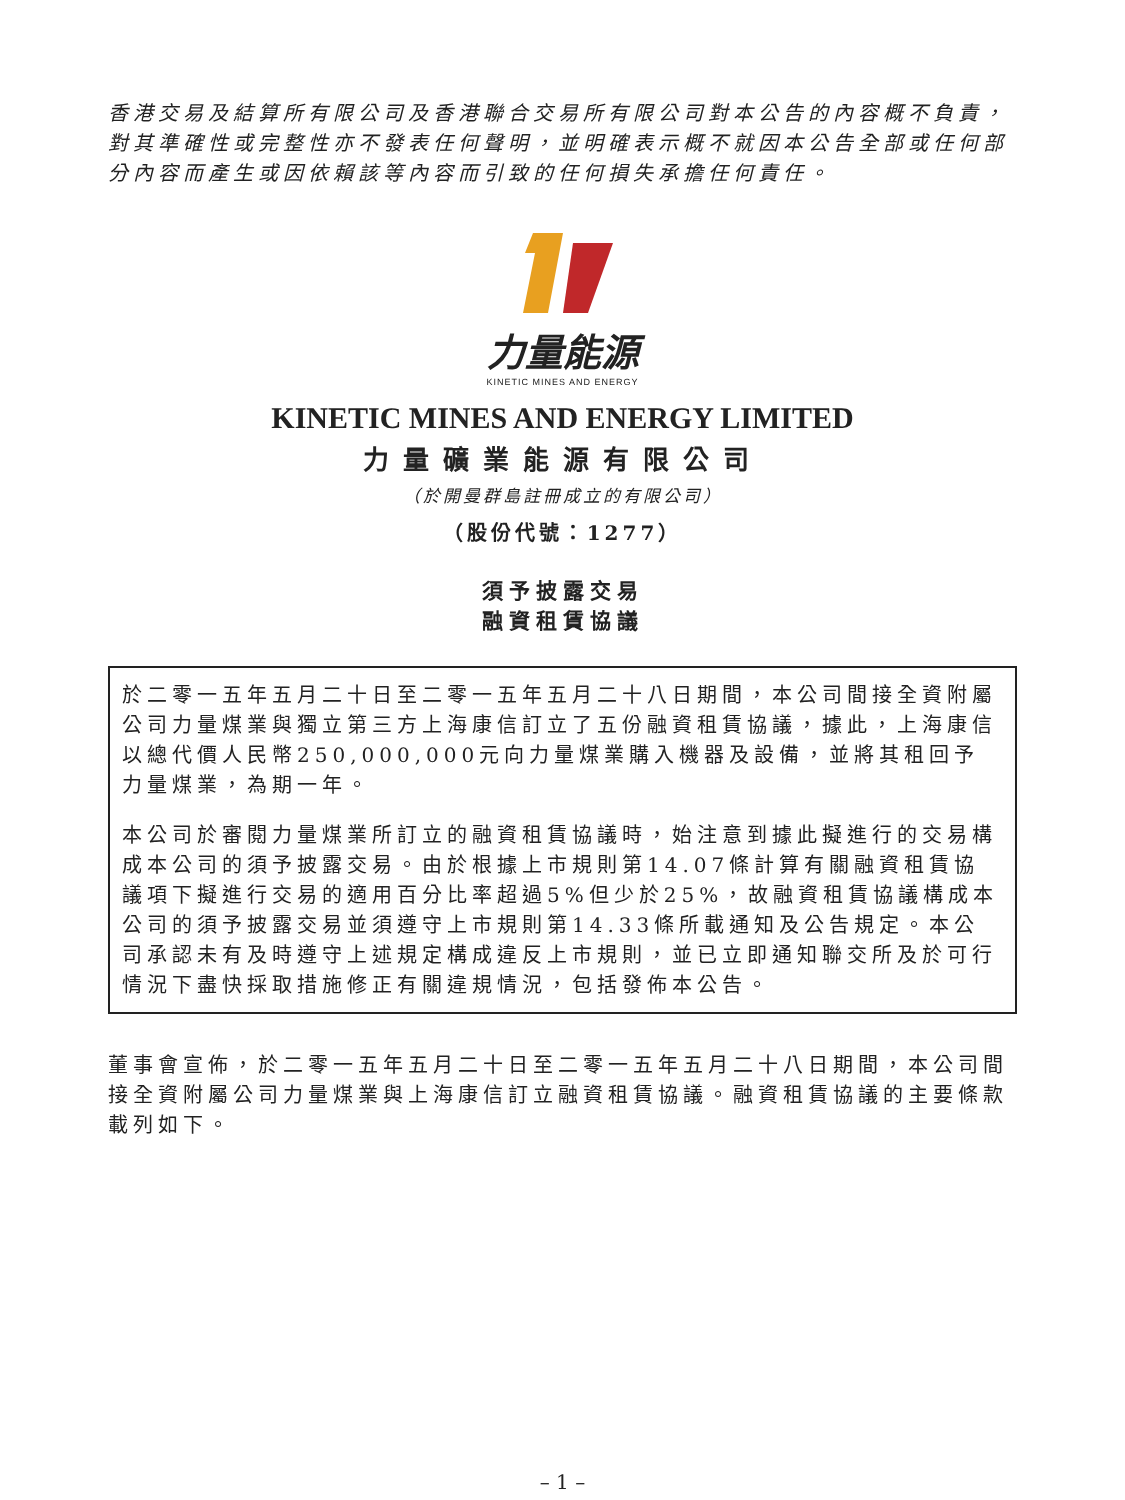香港交易及結算所有限公司及香港聯合交易所有限公司對本公告的內容概不負責，對其準確性或完整性亦不發表任何聲明，並明確表示概不就因本公告全部或任何部分內容而產生或因依賴該等內容而引致的任何損失承擔任何責任。
力量能源
KINETIC MINES AND ENERGY
KINETIC MINES AND ENERGY LIMITED
力量礦業能源有限公司
（於開曼群島註冊成立的有限公司）
（股份代號：1277）
須予披露交易
融資租賃協議
於二零一五年五月二十日至二零一五年五月二十八日期間，本公司間接全資附屬公司力量煤業與獨立第三方上海康信訂立了五份融資租賃協議，據此，上海康信以總代價人民幣250,000,000元向力量煤業購入機器及設備，並將其租回予力量煤業，為期一年。
本公司於審閱力量煤業所訂立的融資租賃協議時，始注意到據此擬進行的交易構成本公司的須予披露交易。由於根據上市規則第14.07條計算有關融資租賃協議項下擬進行交易的適用百分比率超過5%但少於25%，故融資租賃協議構成本公司的須予披露交易並須遵守上市規則第14.33條所載通知及公告規定。本公司承認未有及時遵守上述規定構成違反上市規則，並已立即通知聯交所及於可行情況下盡快採取措施修正有關違規情況，包括發佈本公告。
董事會宣佈，於二零一五年五月二十日至二零一五年五月二十八日期間，本公司間接全資附屬公司力量煤業與上海康信訂立融資租賃協議。融資租賃協議的主要條款載列如下。
– 1 –